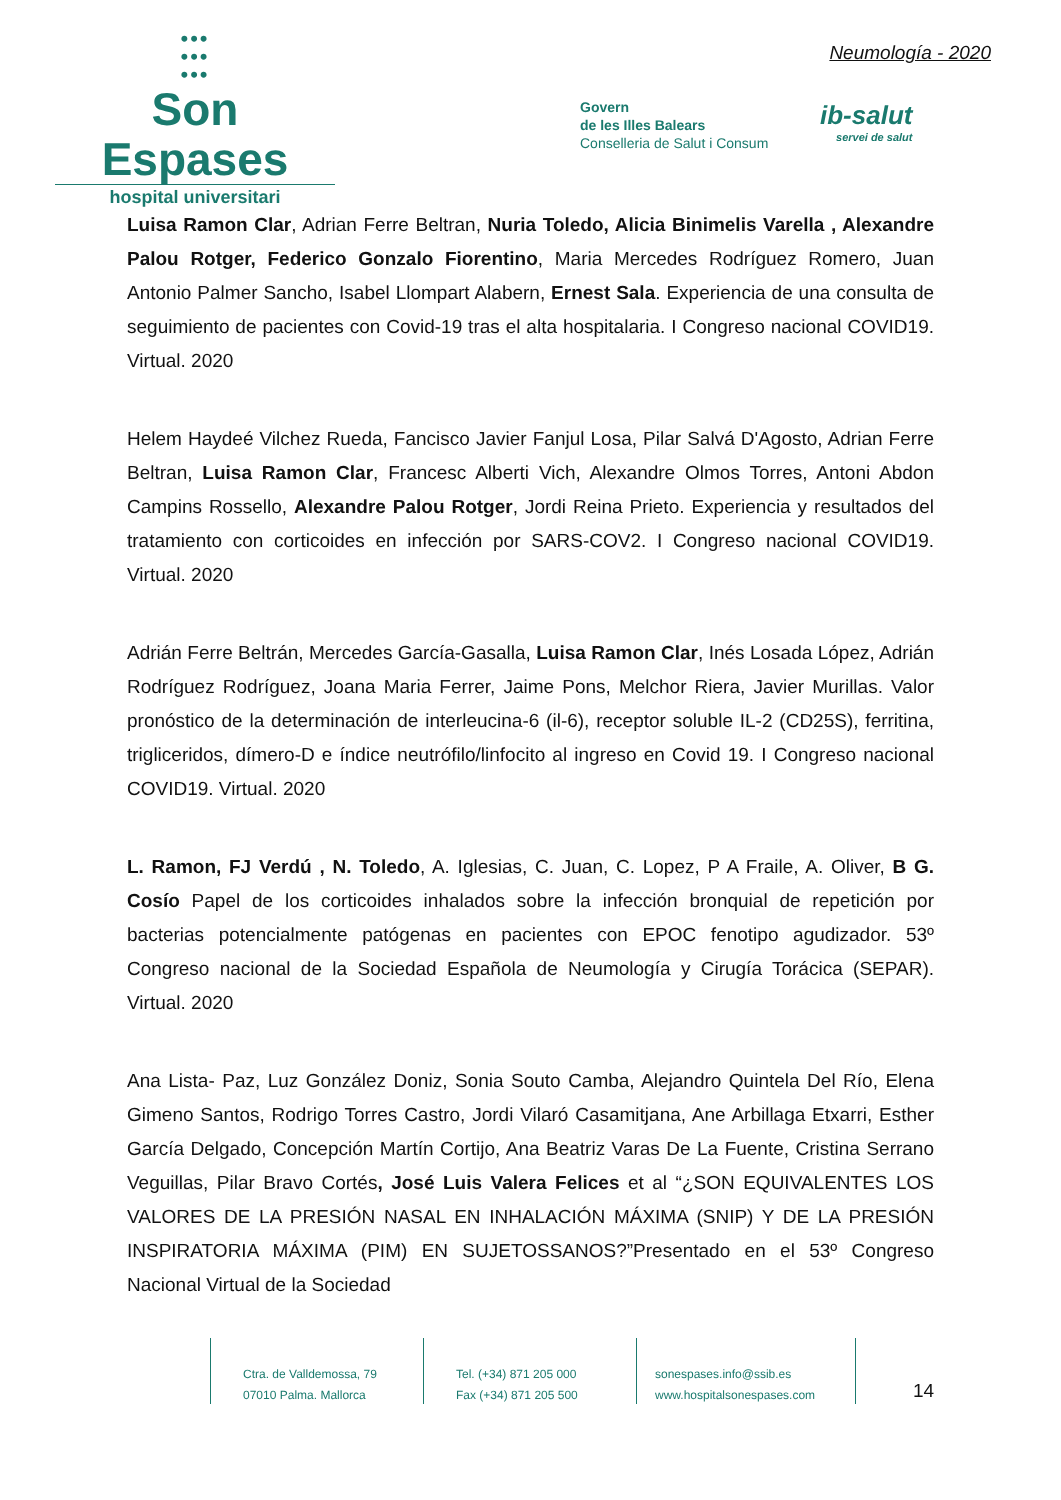•••
•••
•••
Son Espases
hospital universitari
Neumología - 2020
Govern
de les Illes Balears
Conselleria de Salut i Consum
ib-salut
servei de salut
Luisa Ramon Clar, Adrian Ferre Beltran, Nuria Toledo, Alicia Binimelis Varella , Alexandre Palou Rotger, Federico Gonzalo Fiorentino, Maria Mercedes Rodríguez Romero, Juan Antonio Palmer Sancho, Isabel Llompart Alabern, Ernest Sala. Experiencia de una consulta de seguimiento de pacientes con Covid-19 tras el alta hospitalaria. I Congreso nacional COVID19. Virtual. 2020
Helem Haydeé Vilchez Rueda, Fancisco Javier Fanjul Losa, Pilar Salvá D'Agosto, Adrian Ferre Beltran, Luisa Ramon Clar, Francesc Alberti Vich, Alexandre Olmos Torres, Antoni Abdon Campins Rossello, Alexandre Palou Rotger, Jordi Reina Prieto. Experiencia y resultados del tratamiento con corticoides en infección por SARS-COV2. I Congreso nacional COVID19. Virtual. 2020
Adrián Ferre Beltrán, Mercedes García-Gasalla, Luisa Ramon Clar, Inés Losada López, Adrián Rodríguez Rodríguez, Joana Maria Ferrer, Jaime Pons, Melchor Riera, Javier Murillas. Valor pronóstico de la determinación de interleucina-6 (il-6), receptor soluble IL-2 (CD25S), ferritina, trigliceridos, dímero-D e índice neutrófilo/linfocito al ingreso en Covid 19. I Congreso nacional COVID19. Virtual. 2020
L. Ramon, FJ Verdú , N. Toledo, A. Iglesias, C. Juan, C. Lopez, P A Fraile, A. Oliver, B G. Cosío Papel de los corticoides inhalados sobre la infección bronquial de repetición por bacterias potencialmente patógenas en pacientes con EPOC fenotipo agudizador. 53º Congreso nacional de la Sociedad Española de Neumología y Cirugía Torácica (SEPAR). Virtual. 2020
Ana Lista- Paz, Luz González Doniz, Sonia Souto Camba, Alejandro Quintela Del Río, Elena Gimeno Santos, Rodrigo Torres Castro, Jordi Vilaró Casamitjana, Ane Arbillaga Etxarri, Esther García Delgado, Concepción Martín Cortijo, Ana Beatriz Varas De La Fuente, Cristina Serrano Veguillas, Pilar Bravo Cortés, José Luis Valera Felices et al “¿SON EQUIVALENTES LOS VALORES DE LA PRESIÓN NASAL EN INHALACIÓN MÁXIMA (SNIP) Y DE LA PRESIÓN INSPIRATORIA MÁXIMA (PIM) EN SUJETOSSANOS?”Presentado en el 53º Congreso Nacional Virtual de la Sociedad
Ctra. de Valldemossa, 79
07010 Palma. Mallorca
Tel. (+34) 871 205 000
Fax (+34) 871 205 500
sonespases.info@ssib.es
www.hospitalsonespases.com
14